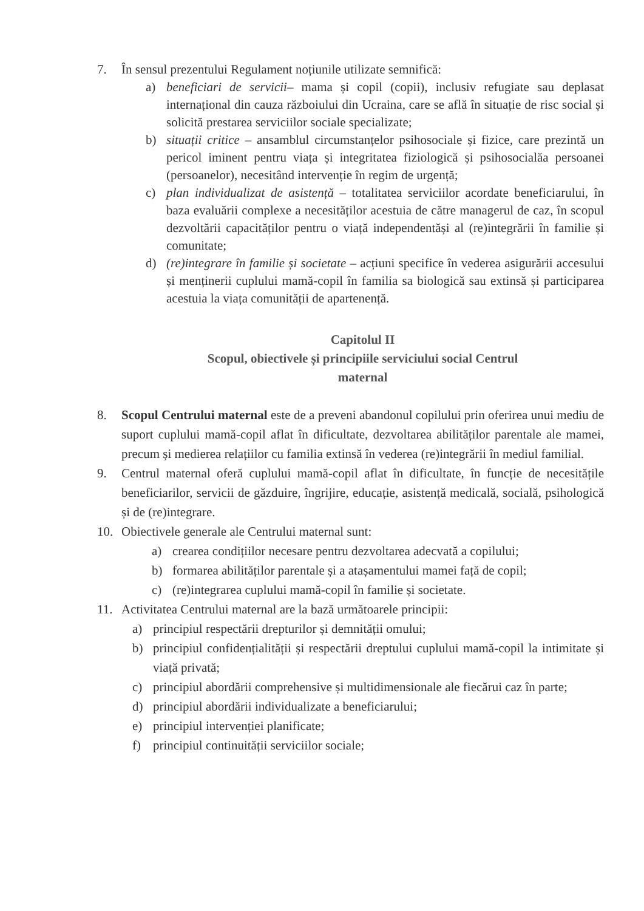7. În sensul prezentului Regulament noțiunile utilizate semnifică:
a) beneficiari de servicii– mama și copil (copii), inclusiv refugiate sau deplasat internațional din cauza războiului din Ucraina, care se află în situație de risc social și solicită prestarea serviciilor sociale specializate;
b) situații critice – ansamblul circumstanțelor psihosociale și fizice, care prezintă un pericol iminent pentru viața și integritatea fiziologică și psihosocialăa persoanei (persoanelor), necesitând intervenție în regim de urgență;
c) plan individualizat de asistență – totalitatea serviciilor acordate beneficiarului, în baza evaluării complexe a necesităților acestuia de către managerul de caz, în scopul dezvoltării capacităților pentru o viață independentăși al (re)integrării în familie și comunitate;
d) (re)integrare în familie și societate – acțiuni specifice în vederea asigurării accesului și menținerii cuplului mamă-copil în familia sa biologică sau extinsă și participarea acestuia la viața comunității de apartenență.
Capitolul II
Scopul, obiectivele și principiile serviciului social Centrul
maternal
8. Scopul Centrului maternal este de a preveni abandonul copilului prin oferirea unui mediu de suport cuplului mamă-copil aflat în dificultate, dezvoltarea abilităților parentale ale mamei, precum și medierea relațiilor cu familia extinsă în vederea (re)integrării în mediul familial.
9. Centrul maternal oferă cuplului mamă-copil aflat în dificultate, în funcție de necesitățile beneficiarilor, servicii de găzduire, îngrijire, educație, asistență medicală, socială, psihologică și de (re)integrare.
10. Obiectivele generale ale Centrului maternal sunt:
a) crearea condițiilor necesare pentru dezvoltarea adecvată a copilului;
b) formarea abilităților parentale și a atașamentului mamei față de copil;
c) (re)integrarea cuplului mamă-copil în familie și societate.
11. Activitatea Centrului maternal are la bază următoarele principii:
a) principiul respectării drepturilor și demnității omului;
b) principiul confidențialității și respectării dreptului cuplului mamă-copil la intimitate și viață privată;
c) principiul abordării comprehensive și multidimensionale ale fiecărui caz în parte;
d) principiul abordării individualizate a beneficiarului;
e) principiul intervenției planificate;
f) principiul continuității serviciilor sociale;